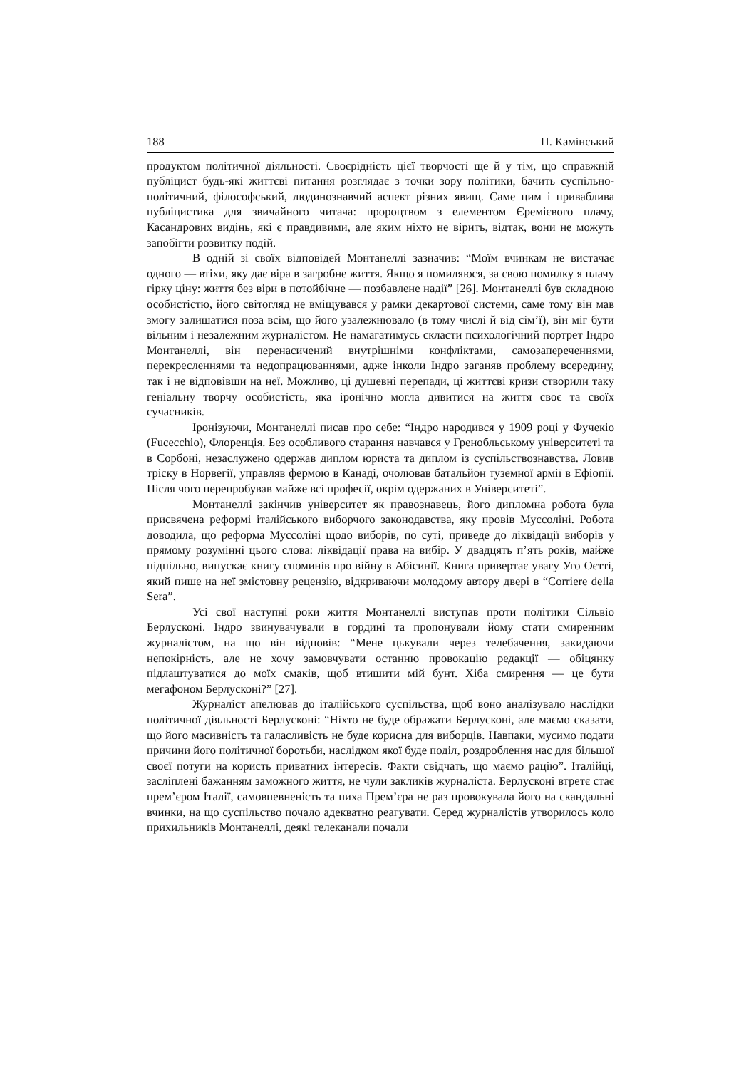188 П. Камінський
продуктом політичної діяльності. Своєрідність цієї творчості ще й у тім, що справжній публіцист будь-які життєві питання розглядає з точки зору політики, бачить суспільно-політичний, філософський, людинознавчий аспект різних явищ. Саме цим і приваблива публіцистика для звичайного читача: пророцтвом з елементом Єремієвого плачу, Касандрових видінь, які є правдивими, але яким ніхто не вірить, відтак, вони не можуть запобігти розвитку подій.
В одній зі своїх відповідей Монтанеллі зазначив: “Моїм вчинкам не вистачає одного — втіхи, яку дає віра в загробне життя. Якщо я помиляюся, за свою помилку я плачу гірку ціну: життя без віри в потойбічне — позбавлене надії” [26]. Монтанеллі був складною особистістю, його світогляд не вміщувався у рамки декартової системи, саме тому він мав змогу залишатися поза всім, що його узалежнювало (в тому числі й від сім’ї), він міг бути вільним і незалежним журналістом. Не намагатимусь скласти психологічний портрет Індро Монтанеллі, він перенасичений внутрішніми конфліктами, самозапереченнями, перекресленнями та недопрацюваннями, адже інколи Індро заганяв проблему всередину, так і не відповівши на неї. Можливо, ці душевні перепади, ці життєві кризи створили таку геніальну творчу особистість, яка іронічно могла дивитися на життя своє та своїх сучасників.
Іронізуючи, Монтанеллі писав про себе: “Індро народився у 1909 році у Фучекіо (Fucecchio), Флоренція. Без особливого старання навчався у Гренобльському університеті та в Сорбоні, незаслужено одержав диплом юриста та диплом із суспільствознавства. Ловив тріску в Норвегії, управляв фермою в Канаді, очолював батальйон туземної армії в Ефіопії. Після чого перепробував майже всі професії, окрім одержаних в Університеті”.
Монтанеллі закінчив університет як правознавець, його дипломна робота була присвячена реформі італійського виборчого законодавства, яку провів Муссоліні. Робота доводила, що реформа Муссоліні щодо виборів, по суті, приведе до ліквідації виборів у прямому розумінні цього слова: ліквідації права на вибір. У двадцять п’ять років, майже підпільно, випускає книгу споминів про війну в Абісинії. Книга привертає увагу Уго Оєтті, який пише на неї змістовну рецензію, відкриваючи молодому автору двері в “Corriere della Sera”.
Усі свої наступні роки життя Монтанеллі виступав проти політики Сільвіо Берлусконі. Індро звинувачували в гордині та пропонували йому стати смиренним журналістом, на що він відповів: “Мене цькували через телебачення, закидаючи непокірність, але не хочу замовчувати останню провокацію редакції — обіцянку підлаштуватися до моїх смаків, щоб втишити мій бунт. Хіба смирення — це бути мегафоном Берлусконі?” [27].
Журналіст апелював до італійського суспільства, щоб воно аналізувало наслідки політичної діяльності Берлусконі: “Ніхто не буде ображати Берлусконі, але маємо сказати, що його масивність та галасливість не буде корисна для виборців. Навпаки, мусимо подати причини його політичної боротьби, наслідком якої буде поділ, роздроблення нас для більшої своєї потуги на користь приватних інтересів. Факти свідчать, що маємо рацію”. Італійці, засліплені бажанням заможного життя, не чули закликів журналіста. Берлусконі втретє стає прем’єром Італії, самовпевненість та пиха Прем’єра не раз провокувала його на скандальні вчинки, на що суспільство почало адекватно реагувати. Серед журналістів утворилось коло прихильників Монтанеллі, деякі телеканали почали